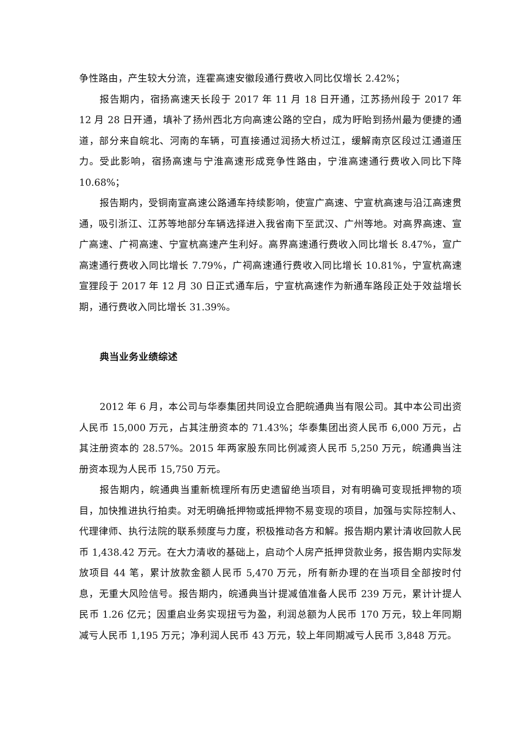争性路由，产生较大分流，连霍高速安徽段通行费收入同比仅增长 2.42%；
报告期内，宿扬高速天长段于 2017 年 11 月 18 日开通，江苏扬州段于 2017 年 12 月 28 日开通，填补了扬州西北方向高速公路的空白，成为盱眙到扬州最为便捷的通道，部分来自皖北、河南的车辆，可直接通过润扬大桥过江，缓解南京区段过江通道压力。受此影响，宿扬高速与宁淮高速形成竞争性路由，宁淮高速通行费收入同比下降 10.68%；
报告期内，受铜南宣高速公路通车持续影响，使宣广高速、宁宣杭高速与沿江高速贯通，吸引浙江、江苏等地部分车辆选择进入我省南下至武汉、广州等地。对高界高速、宣广高速、广祠高速、宁宣杭高速产生利好。高界高速通行费收入同比增长 8.47%，宣广高速通行费收入同比增长 7.79%，广祠高速通行费收入同比增长 10.81%，宁宣杭高速宣狸段于 2017 年 12 月 30 日正式通车后，宁宣杭高速作为新通车路段正处于效益增长期，通行费收入同比增长 31.39%。
典当业务业绩综述
2012 年 6 月，本公司与华泰集团共同设立合肥皖通典当有限公司。其中本公司出资人民币 15,000 万元，占其注册资本的 71.43%；华泰集团出资人民币 6,000 万元，占其注册资本的 28.57%。2015 年两家股东同比例减资人民币 5,250 万元，皖通典当注册资本现为人民币 15,750 万元。
报告期内，皖通典当重新梳理所有历史遗留绝当项目，对有明确可变现抵押物的项目，加快推进执行拍卖。对无明确抵押物或抵押物不易变现的项目，加强与实际控制人、代理律师、执行法院的联系频度与力度，积极推动各方和解。报告期内累计清收回款人民币 1,438.42 万元。在大力清收的基础上，启动个人房产抵押贷款业务，报告期内实际发放项目 44 笔，累计放款金额人民币 5,470 万元，所有新办理的在当项目全部按时付息，无重大风险信号。报告期内，皖通典当计提减值准备人民币 239 万元，累计计提人民币 1.26 亿元；因重启业务实现扭亏为盈，利润总额为人民币 170 万元，较上年同期减亏人民币 1,195 万元；净利润人民币 43 万元，较上年同期减亏人民币 3,848 万元。